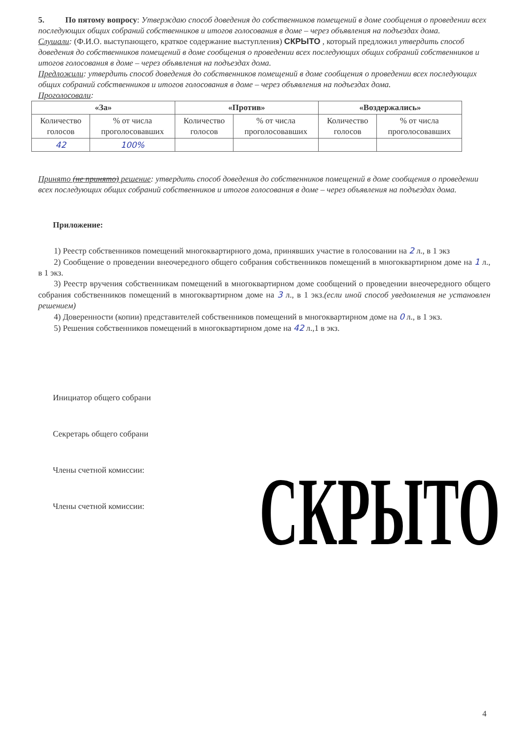5. По пятому вопросу: Утверждаю способ доведения до собственников помещений в доме сообщения о проведении всех последующих общих собраний собственников и итогов голосования в доме – через объявления на подъездах дома.
Слушали: (Ф.И.О. выступающего, краткое содержание выступления) СКРЫТО , который предложил утвердить способ доведения до собственников помещений в доме сообщения о проведении всех последующих общих собраний собственников и итогов голосования в доме – через объявления на подъездах дома.
Предложили: утвердить способ доведения до собственников помещений в доме сообщения о проведении всех последующих общих собраний собственников и итогов голосования в доме – через объявления на подъездах дома.
Проголосовали:
| «За» | | «Против» | | «Воздержались» | |
| --- | --- | --- | --- | --- | --- |
| Количество голосов | % от числа проголосовавших | Количество голосов | % от числа проголосовавших | Количество голосов | % от числа проголосовавших |
| 42 | 100% | | | | |
Принято (не принято) решение: утвердить способ доведения до собственников помещений в доме сообщения о проведении всех последующих общих собраний собственников и итогов голосования в доме – через объявления на подъездах дома.
Приложение:
1) Реестр собственников помещений многоквартирного дома, принявших участие в голосовании на 2 л., в 1 экз
2) Сообщение о проведении внеочередного общего собрания собственников помещений в многоквартирном доме на 1 л., в 1 экз.
3) Реестр вручения собственникам помещений в многоквартирном доме сообщений о проведении внеочередного общего собрания собственников помещений в многоквартирном доме на 3 л., в 1 экз.(если иной способ уведомления не установлен решением)
4) Доверенности (копии) представителей собственников помещений в многоквартирном доме на 0 л., в 1 экз.
5) Решения собственников помещений в многоквартирном доме на 42 л.,1 в экз.
Инициатор общего собрани
Секретарь общего собрани
Члены счетной комиссии:
Члены счетной комиссии:
СКРЫТО
4